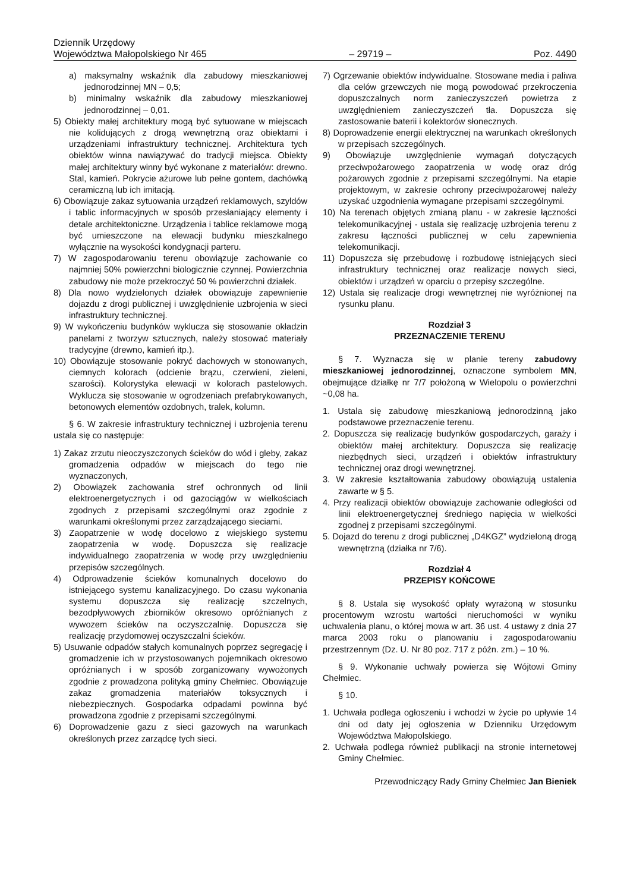Dziennik Urzędowy
Województwa Małopolskiego Nr 465 – 29719 – Poz. 4490
a) maksymalny wskaźnik dla zabudowy mieszkaniowej jednorodzinnej MN – 0,5;
b) minimalny wskaźnik dla zabudowy mieszkaniowej jednorodzinnej – 0,01.
5) Obiekty małej architektury mogą być sytuowane w miejscach nie kolidujących z drogą wewnętrzną oraz obiektami i urządzeniami infrastruktury technicznej. Architektura tych obiektów winna nawiązywać do tradycji miejsca. Obiekty małej architektury winny być wykonane z materiałów: drewno. Stal, kamień. Pokrycie ażurowe lub pełne gontem, dachówką ceramiczną lub ich imitacją.
6) Obowiązuje zakaz sytuowania urządzeń reklamowych, szyldów i tablic informacyjnych w sposób przesłaniający elementy i detale architektoniczne. Urządzenia i tablice reklamowe mogą być umieszczone na elewacji budynku mieszkalnego wyłącznie na wysokości kondygnacji parteru.
7) W zagospodarowaniu terenu obowiązuje zachowanie co najmniej 50% powierzchni biologicznie czynnej. Powierzchnia zabudowy nie może przekroczyć 50 % powierzchni działek.
8) Dla nowo wydzielonych działek obowiązuje zapewnienie dojazdu z drogi publicznej i uwzględnienie uzbrojenia w sieci infrastruktury technicznej.
9) W wykończeniu budynków wyklucza się stosowanie okładzin panelami z tworzyw sztucznych, należy stosować materiały tradycyjne (drewno, kamień itp.).
10) Obowiązuje stosowanie pokryć dachowych w stonowanych, ciemnych kolorach (odcienie brązu, czerwieni, zieleni, szarości). Kolorystyka elewacji w kolorach pastelowych. Wyklucza się stosowanie w ogrodzeniach prefabrykowanych, betonowych elementów ozdobnych, tralek, kolumn.
§ 6. W zakresie infrastruktury technicznej i uzbrojenia terenu ustala się co następuje:
1) Zakaz zrzutu nieoczyszczonych ścieków do wód i gleby, zakaz gromadzenia odpadów w miejscach do tego nie wyznaczonych,
2) Obowiązek zachowania stref ochronnych od linii elektroenergetycznych i od gazociągów w wielkościach zgodnych z przepisami szczególnymi oraz zgodnie z warunkami określonymi przez zarządzającego sieciami.
3) Zaopatrzenie w wodę docelowo z wiejskiego systemu zaopatrzenia w wodę. Dopuszcza się realizacje indywidualnego zaopatrzenia w wodę przy uwzględnieniu przepisów szczególnych.
4) Odprowadzenie ścieków komunalnych docelowo do istniejącego systemu kanalizacyjnego. Do czasu wykonania systemu dopuszcza się realizację szczelnych, bezodpływowych zbiorników okresowo opróżnianych z wywozem ścieków na oczyszczalnię. Dopuszcza się realizację przydomowej oczyszczalni ścieków.
5) Usuwanie odpadów stałych komunalnych poprzez segregację i gromadzenie ich w przystosowanych pojemnikach okresowo opróżnianych i w sposób zorganizowany wywożonych zgodnie z prowadzona polityką gminy Chełmiec. Obowiązuje zakaz gromadzenia materiałów toksycznych i niebezpiecznych. Gospodarka odpadami powinna być prowadzona zgodnie z przepisami szczególnymi.
6) Doprowadzenie gazu z sieci gazowych na warunkach określonych przez zarządcę tych sieci.
7) Ogrzewanie obiektów indywidualne. Stosowane media i paliwa dla celów grzewczych nie mogą powodować przekroczenia dopuszczalnych norm zanieczyszczeń powietrza z uwzględnieniem zanieczyszczeń tła. Dopuszcza się zastosowanie baterii i kolektorów słonecznych.
8) Doprowadzenie energii elektrycznej na warunkach określonych w przepisach szczególnych.
9) Obowiązuje uwzględnienie wymagań dotyczących przeciwpożarowego zaopatrzenia w wodę oraz dróg pożarowych zgodnie z przepisami szczególnymi. Na etapie projektowym, w zakresie ochrony przeciwpożarowej należy uzyskać uzgodnienia wymagane przepisami szczególnymi.
10) Na terenach objętych zmianą planu - w zakresie łączności telekomunikacyjnej - ustala się realizację uzbrojenia terenu z zakresu łączności publicznej w celu zapewnienia telekomunikacji.
11) Dopuszcza się przebudowę i rozbudowę istniejących sieci infrastruktury technicznej oraz realizacje nowych sieci, obiektów i urządzeń w oparciu o przepisy szczególne.
12) Ustala się realizacje drogi wewnętrznej nie wyróżnionej na rysunku planu.
Rozdział 3
PRZEZNACZENIE TERENU
§ 7. Wyznacza się w planie tereny zabudowy mieszkaniowej jednorodzinnej, oznaczone symbolem MN, obejmujące działkę nr 7/7 położoną w Wielopolu o powierzchni ~0,08 ha.
1. Ustala się zabudowę mieszkaniową jednorodzinną jako podstawowe przeznaczenie terenu.
2. Dopuszcza się realizację budynków gospodarczych, garaży i obiektów małej architektury. Dopuszcza się realizację niezbędnych sieci, urządzeń i obiektów infrastruktury technicznej oraz drogi wewnętrznej.
3. W zakresie kształtowania zabudowy obowiązują ustalenia zawarte w § 5.
4. Przy realizacji obiektów obowiązuje zachowanie odległości od linii elektroenergetycznej średniego napięcia w wielkości zgodnej z przepisami szczególnymi.
5. Dojazd do terenu z drogi publicznej „D4KGZ” wydzieloną drogą wewnętrzną (działka nr 7/6).
Rozdział 4
PRZEPISY KOŃCOWE
§ 8. Ustala się wysokość opłaty wyrażoną w stosunku procentowym wzrostu wartości nieruchomości w wyniku uchwalenia planu, o której mowa w art. 36 ust. 4 ustawy z dnia 27 marca 2003 roku o planowaniu i zagospodarowaniu przestrzennym (Dz. U. Nr 80 poz. 717 z późn. zm.) – 10 %.
§ 9. Wykonanie uchwały powierza się Wójtowi Gminy Chełmiec.
§ 10.
1. Uchwała podlega ogłoszeniu i wchodzi w życie po upływie 14 dni od daty jej ogłoszenia w Dzienniku Urzędowym Województwa Małopolskiego.
2. Uchwała podlega również publikacji na stronie internetowej Gminy Chełmiec.
Przewodniczący Rady Gminy Chełmiec Jan Bieniek